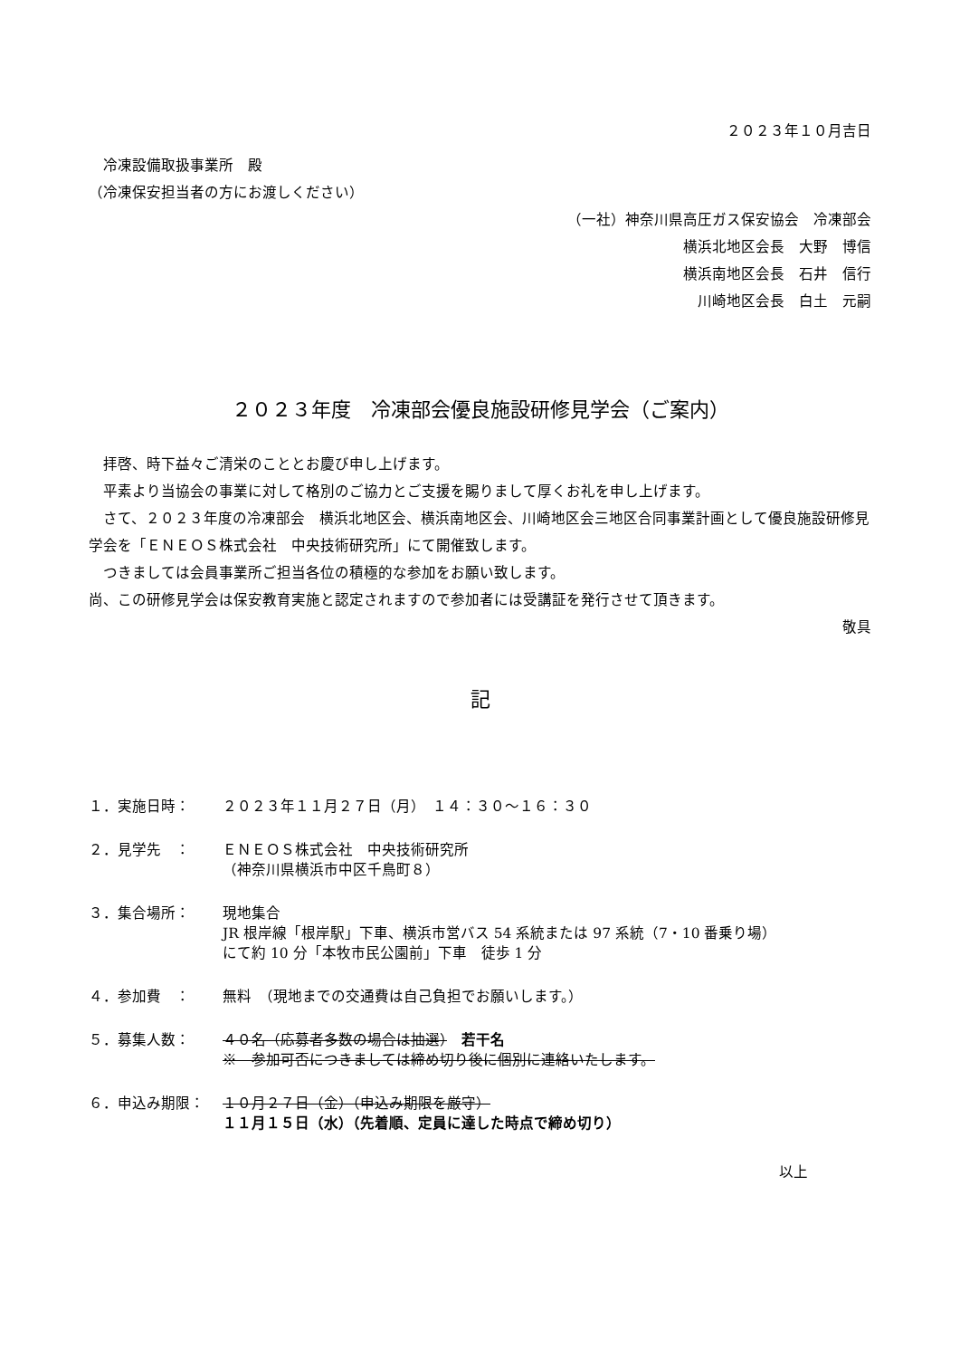２０２３年１０月吉日
　冷凍設備取扱事業所　殿
（冷凍保安担当者の方にお渡しください）
（一社）神奈川県高圧ガス保安協会　冷凍部会
横浜北地区会長　大野　博信
横浜南地区会長　石井　信行
川崎地区会長　白土　元嗣
２０２３年度　冷凍部会優良施設研修見学会（ご案内）
　拝啓、時下益々ご清栄のこととお慶び申し上げます。
　平素より当協会の事業に対して格別のご協力とご支援を賜りまして厚くお礼を申し上げます。
　さて、２０２３年度の冷凍部会　横浜北地区会、横浜南地区会、川崎地区会三地区合同事業計画として優良施設研修見学会を「ＥＮＥＯＳ株式会社　中央技術研究所」にて開催致します。
　つきましては会員事業所ご担当各位の積極的な参加をお願い致します。
尚、この研修見学会は保安教育実施と認定されますので参加者には受講証を発行させて頂きます。
敬具
記
１．実施日時： ２０２３年１１月２７日（月）　１４：３０～１６：３０
２．見学先　： ＥＮＥＯＳ株式会社　中央技術研究所
（神奈川県横浜市中区千鳥町８）
３．集合場所： 現地集合
JR 根岸線「根岸駅」下車、横浜市営バス 54 系統または 97 系統（7・10 番乗り場）
にて約 10 分「本牧市民公園前」下車　徒歩 1 分
４．参加費　： 無料　（現地までの交通費は自己負担でお願いします。）
５．募集人数： ４０名（応募者多数の場合は抽選）　若干名
※　参加可否につきましては締め切り後に個別に連絡いたします。
６．申込み期限： １０月２７日（金）（申込み期限を厳守）
１１月１５日（水）（先着順、定員に達した時点で締め切り）
以上